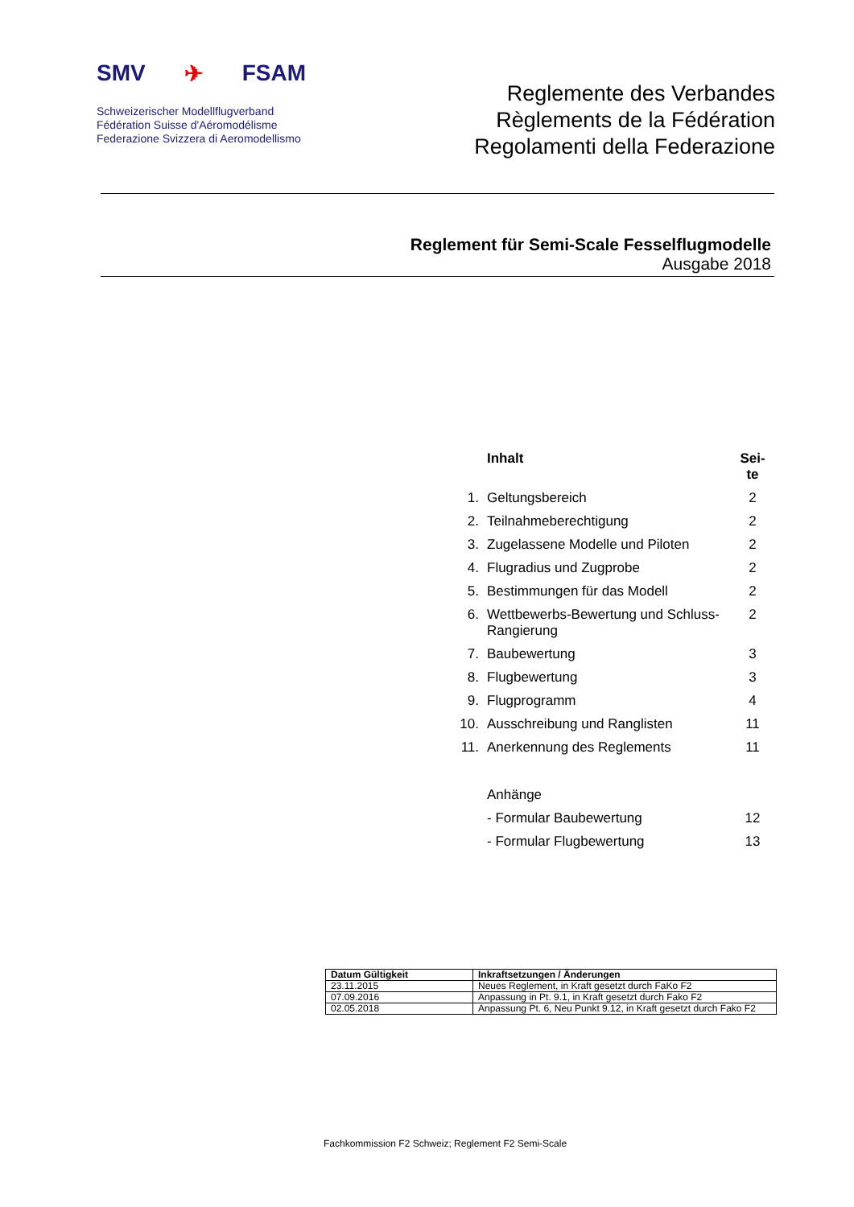SMV ✈ FSAM
Schweizerischer Modellflugverband
Fédération Suisse d'Aéromodélisme
Federazione Svizzera di Aeromodellismo
Reglemente des Verbandes
Règlements de la Fédération
Regolamenti della Federazione
Reglement für Semi-Scale Fesselflugmodelle
Ausgabe 2018
| | Inhalt | Sei- te |
| 1. | Geltungsbereich | 2 |
| 2. | Teilnahmeberechtigung | 2 |
| 3. | Zugelassene Modelle und Piloten | 2 |
| 4. | Flugradius und Zugprobe | 2 |
| 5. | Bestimmungen für das Modell | 2 |
| 6. | Wettbewerbs-Bewertung und Schluss-Rangierung | 2 |
| 7. | Baubewertung | 3 |
| 8. | Flugbewertung | 3 |
| 9. | Flugprogramm | 4 |
| 10. | Ausschreibung und Ranglisten | 11 |
| 11. | Anerkennung des Reglements | 11 |
| | Anhänge | |
| | - Formular Baubewertung | 12 |
| | - Formular Flugbewertung | 13 |
| Datum Gültigkeit | Inkraftsetzungen / Änderungen |
| --- | --- |
| 23.11.2015 | Neues Reglement, in Kraft gesetzt durch FaKo F2 |
| 07.09.2016 | Anpassung in Pt. 9.1, in Kraft gesetzt durch Fako F2 |
| 02.05.2018 | Anpassung Pt. 6, Neu Punkt 9.12, in Kraft gesetzt durch Fako F2 |
Fachkommission F2 Schweiz; Reglement F2 Semi-Scale